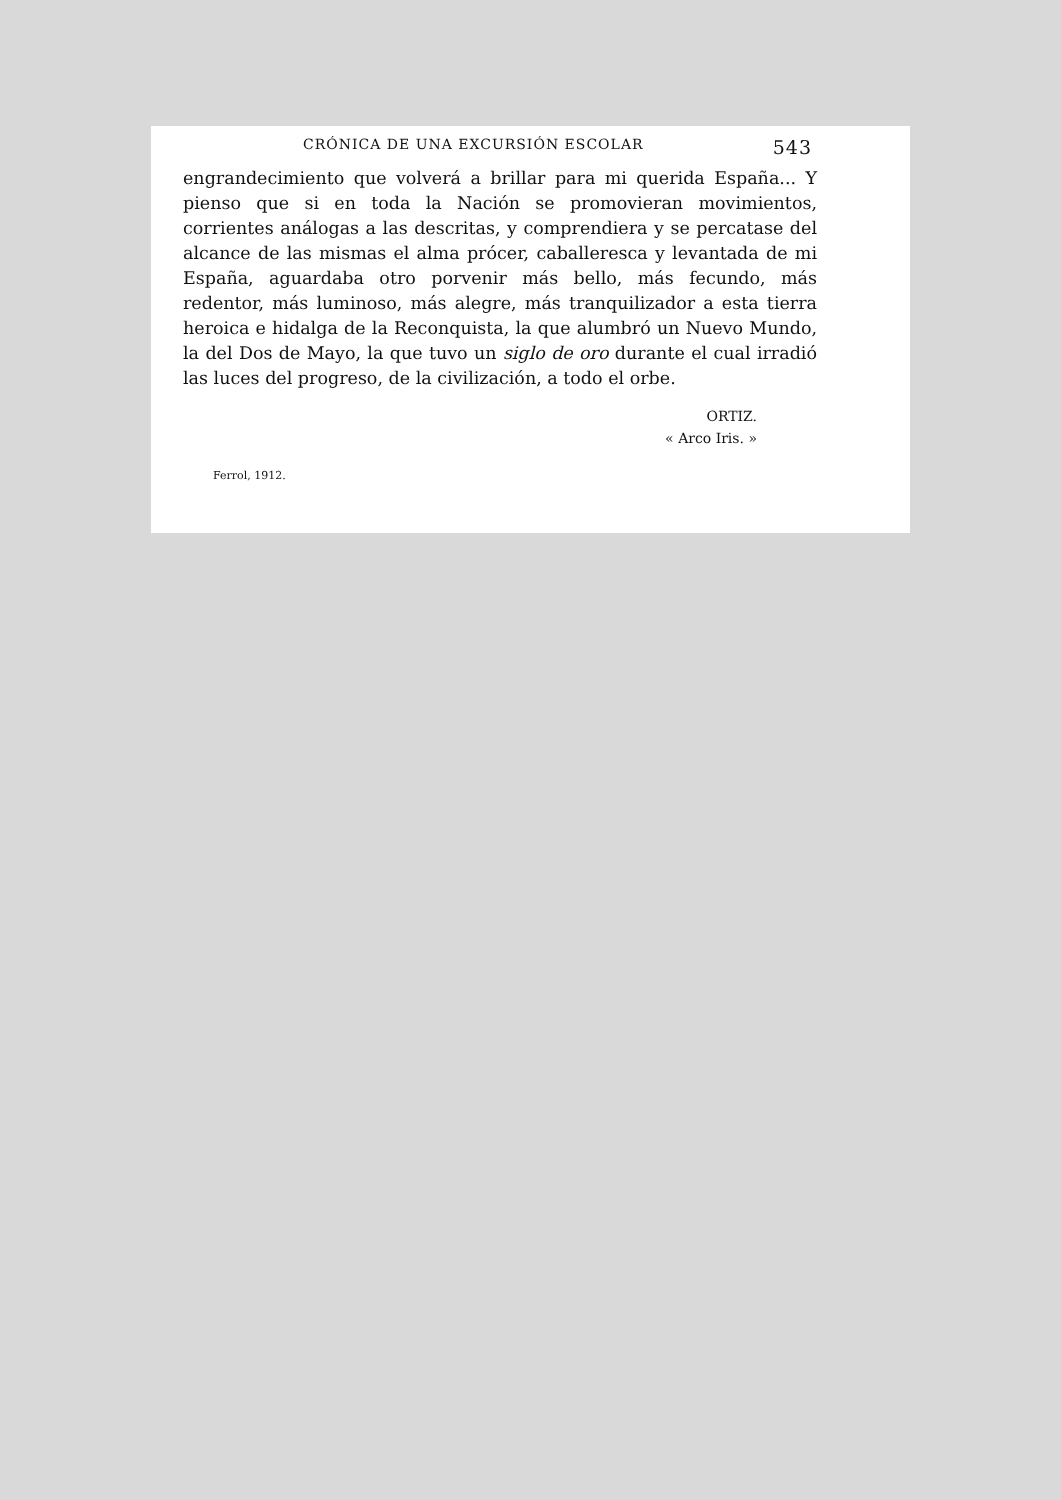CRÓNICA DE UNA EXCURSIÓN ESCOLAR 543
engrandecimiento que volverá a brillar para mi querida España... Y pienso que si en toda la Nación se promovieran movimientos, corrientes análogas a las descritas, y comprendiera y se percatase del alcance de las mismas el alma prócer, caballeresca y levantada de mi España, aguardaba otro porvenir más bello, más fecundo, más redentor, más luminoso, más alegre, más tranquilizador a esta tierra heroica e hidalga de la Reconquista, la que alumbró un Nuevo Mundo, la del Dos de Mayo, la que tuvo un siglo de oro durante el cual irradió las luces del progreso, de la civilización, a todo el orbe.
ORTIZ.
« Arco Iris. »
Ferrol, 1912.